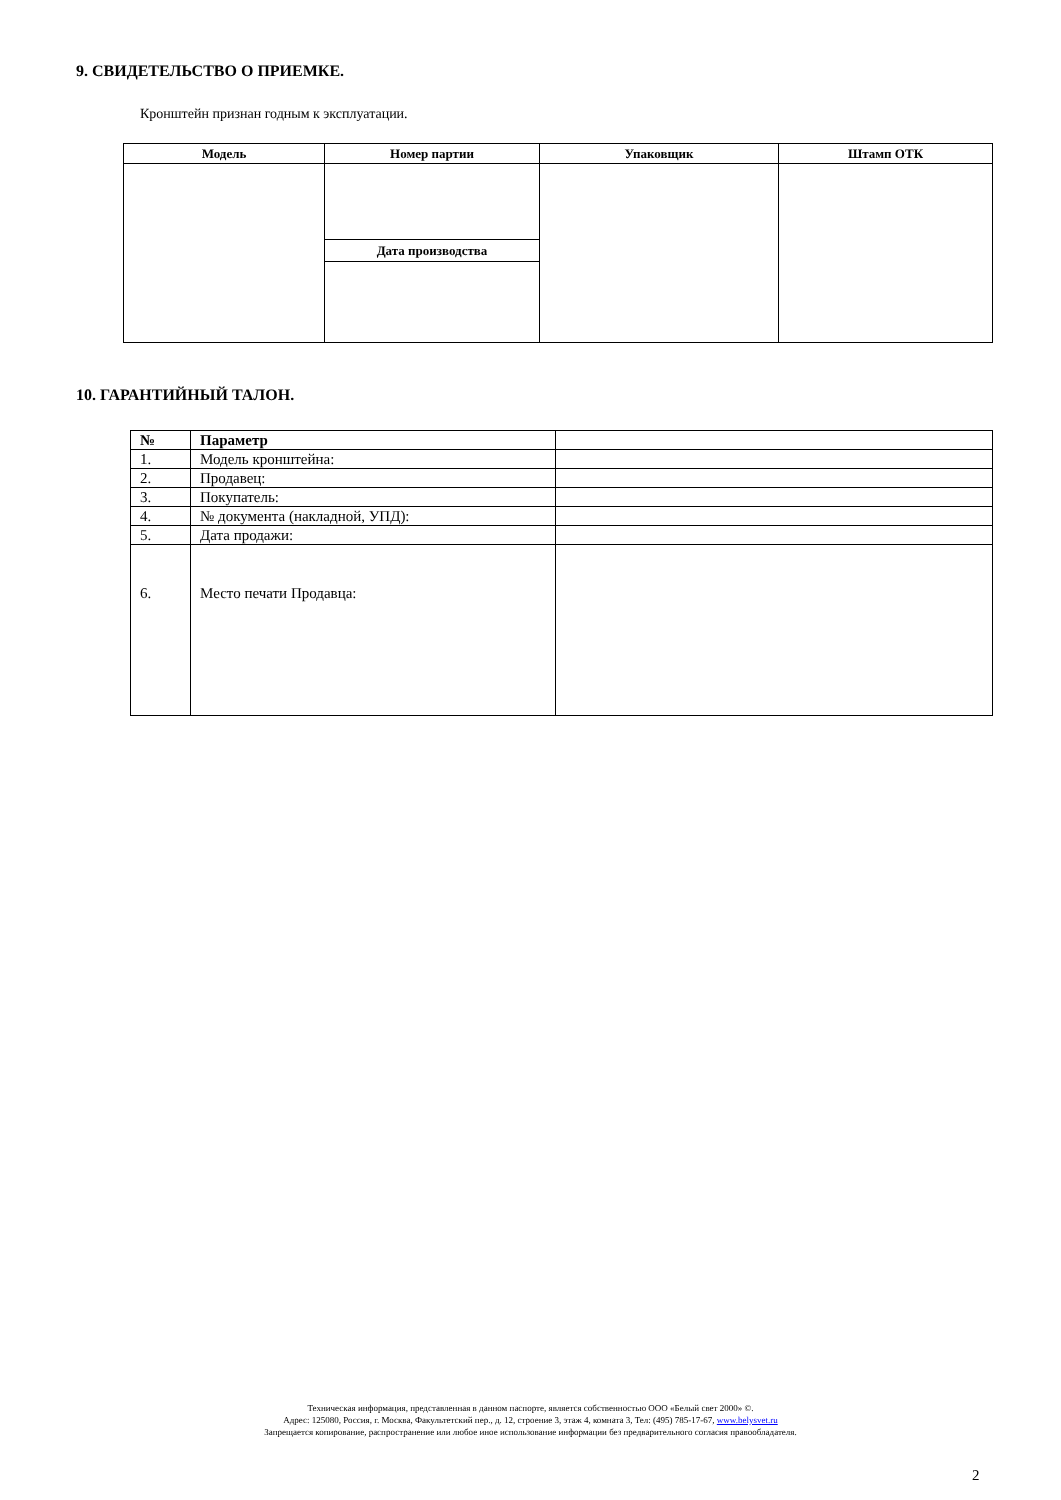9. СВИДЕТЕЛЬСТВО О ПРИЕМКЕ.
Кронштейн признан годным к эксплуатации.
| Модель | Номер партии | Упаковщик | Штамп ОТК |
| --- | --- | --- | --- |
| | Дата производства | | |
10. ГАРАНТИЙНЫЙ ТАЛОН.
| № | Параметр | |
| 1. | Модель кронштейна: | |
| 2. | Продавец: | |
| 3. | Покупатель: | |
| 4. | № документа (накладной, УПД): | |
| 5. | Дата продажи: | |
| 6. | Место печати Продавца: | |
Техническая информация, представленная в данном паспорте, является собственностью ООО «Белый свет 2000» ©.
Адрес: 125080, Россия, г. Москва, Факультетский пер., д. 12, строение 3, этаж 4, комната 3, Тел: (495) 785-17-67, www.belysvet.ru
Запрещается копирование, распространение или любое иное использование информации без предварительного согласия правообладателя.
2